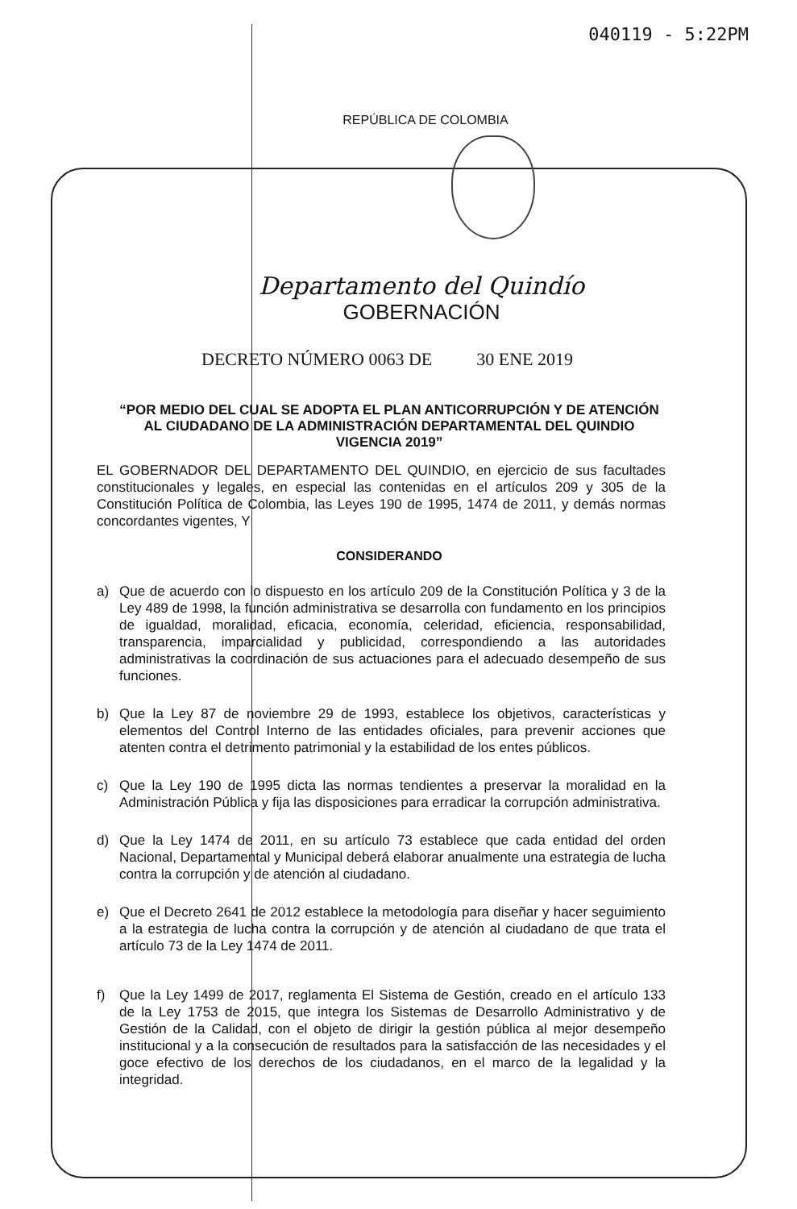040119 - 5:22PM
REPÚBLICA DE COLOMBIA
Departamento del Quindío
GOBERNACIÓN
DECRETO NÚMERO 0063 DE 30 ENE 2019
“POR MEDIO DEL CUAL SE ADOPTA EL PLAN ANTICORRUPCIÓN Y DE ATENCIÓN AL CIUDADANO DE LA ADMINISTRACIÓN DEPARTAMENTAL DEL QUINDIO VIGENCIA 2019”
EL GOBERNADOR DEL DEPARTAMENTO DEL QUINDIO, en ejercicio de sus facultades constitucionales y legales, en especial las contenidas en el artículos 209 y 305 de la Constitución Política de Colombia, las Leyes 190 de 1995, 1474 de 2011, y demás normas concordantes vigentes, Y
CONSIDERANDO
a) Que de acuerdo con lo dispuesto en los artículo 209 de la Constitución Política y 3 de la Ley 489 de 1998, la función administrativa se desarrolla con fundamento en los principios de igualdad, moralidad, eficacia, economía, celeridad, eficiencia, responsabilidad, transparencia, imparcialidad y publicidad, correspondiendo a las autoridades administrativas la coordinación de sus actuaciones para el adecuado desempeño de sus funciones.
b) Que la Ley 87 de noviembre 29 de 1993, establece los objetivos, características y elementos del Control Interno de las entidades oficiales, para prevenir acciones que atenten contra el detrimento patrimonial y la estabilidad de los entes públicos.
c) Que la Ley 190 de 1995 dicta las normas tendientes a preservar la moralidad en la Administración Pública y fija las disposiciones para erradicar la corrupción administrativa.
d) Que la Ley 1474 de 2011, en su artículo 73 establece que cada entidad del orden Nacional, Departamental y Municipal deberá elaborar anualmente una estrategia de lucha contra la corrupción y de atención al ciudadano.
e) Que el Decreto 2641 de 2012 establece la metodología para diseñar y hacer seguimiento a la estrategia de lucha contra la corrupción y de atención al ciudadano de que trata el artículo 73 de la Ley 1474 de 2011.
f) Que la Ley 1499 de 2017, reglamenta El Sistema de Gestión, creado en el artículo 133 de la Ley 1753 de 2015, que integra los Sistemas de Desarrollo Administrativo y de Gestión de la Calidad, con el objeto de dirigir la gestión pública al mejor desempeño institucional y a la consecución de resultados para la satisfacción de las necesidades y el goce efectivo de los derechos de los ciudadanos, en el marco de la legalidad y la integridad.